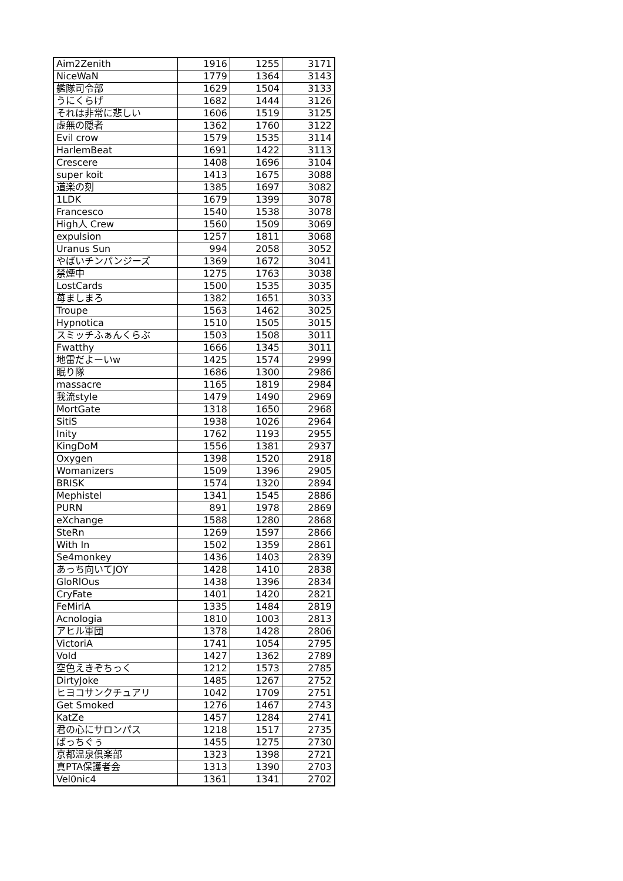| Aim2Zenith | 1916 | 1255 | 3171 |
| NiceWaN | 1779 | 1364 | 3143 |
| 艦隊司令部 | 1629 | 1504 | 3133 |
| うにくらげ | 1682 | 1444 | 3126 |
| それは非常に悲しい | 1606 | 1519 | 3125 |
| 虚無の隠者 | 1362 | 1760 | 3122 |
| Evil crow | 1579 | 1535 | 3114 |
| HarlemBeat | 1691 | 1422 | 3113 |
| Crescere | 1408 | 1696 | 3104 |
| super koit | 1413 | 1675 | 3088 |
| 道楽の刻 | 1385 | 1697 | 3082 |
| 1LDK | 1679 | 1399 | 3078 |
| Francesco | 1540 | 1538 | 3078 |
| High人 Crew | 1560 | 1509 | 3069 |
| expulsion | 1257 | 1811 | 3068 |
| Uranus Sun | 994 | 2058 | 3052 |
| やばいチンパンジーズ | 1369 | 1672 | 3041 |
| 禁煙中 | 1275 | 1763 | 3038 |
| LostCards | 1500 | 1535 | 3035 |
| 苺ましまろ | 1382 | 1651 | 3033 |
| Troupe | 1563 | 1462 | 3025 |
| Hypnotica | 1510 | 1505 | 3015 |
| スミッチふぁんくらぶ | 1503 | 1508 | 3011 |
| Fwatthy | 1666 | 1345 | 3011 |
| 地雷だよーいw | 1425 | 1574 | 2999 |
| 眠り隊 | 1686 | 1300 | 2986 |
| massacre | 1165 | 1819 | 2984 |
| 我流style | 1479 | 1490 | 2969 |
| MortGate | 1318 | 1650 | 2968 |
| SitiS | 1938 | 1026 | 2964 |
| Inity | 1762 | 1193 | 2955 |
| KingDoM | 1556 | 1381 | 2937 |
| Oxygen | 1398 | 1520 | 2918 |
| Womanizers | 1509 | 1396 | 2905 |
| BRISK | 1574 | 1320 | 2894 |
| Mephistel | 1341 | 1545 | 2886 |
| PURN | 891 | 1978 | 2869 |
| eXchange | 1588 | 1280 | 2868 |
| SteRn | 1269 | 1597 | 2866 |
| With In | 1502 | 1359 | 2861 |
| Se4monkey | 1436 | 1403 | 2839 |
| あっち向いてJOY | 1428 | 1410 | 2838 |
| GloRlOus | 1438 | 1396 | 2834 |
| CryFate | 1401 | 1420 | 2821 |
| FeMiriA | 1335 | 1484 | 2819 |
| Acnologia | 1810 | 1003 | 2813 |
| アヒル軍団 | 1378 | 1428 | 2806 |
| VictoriA | 1741 | 1054 | 2795 |
| VoId | 1427 | 1362 | 2789 |
| 空色えきぞちっく | 1212 | 1573 | 2785 |
| DirtyJoke | 1485 | 1267 | 2752 |
| ヒヨコサンクチュアリ | 1042 | 1709 | 2751 |
| Get Smoked | 1276 | 1467 | 2743 |
| KatZe | 1457 | 1284 | 2741 |
| 君の心にサロンパス | 1218 | 1517 | 2735 |
| ばっちぐぅ | 1455 | 1275 | 2730 |
| 京都温泉倶楽部 | 1323 | 1398 | 2721 |
| 真PTA保護者会 | 1313 | 1390 | 2703 |
| Vel0nic4 | 1361 | 1341 | 2702 |